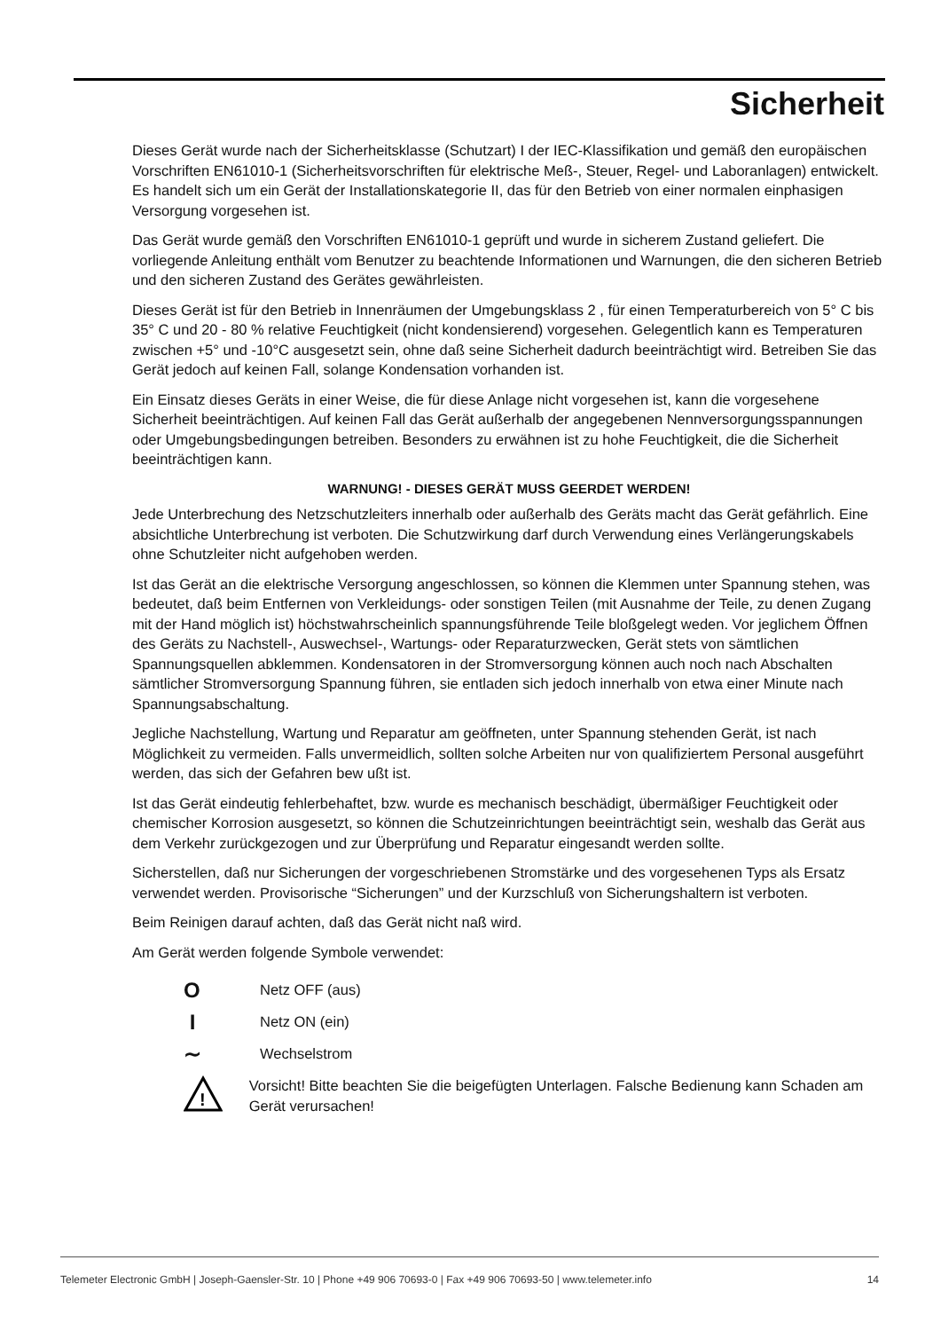Sicherheit
Dieses Gerät wurde nach der Sicherheitsklasse (Schutzart) I der IEC-Klassifikation und gemäß den europäischen Vorschriften EN61010-1 (Sicherheitsvorschriften für elektrische Meß-, Steuer, Regel- und Laboranlagen) entwickelt. Es handelt sich um ein Gerät der Installationskategorie II, das für den Betrieb von einer normalen einphasigen Versorgung vorgesehen ist.
Das Gerät wurde gemäß den Vorschriften EN61010-1 geprüft und wurde in sicherem Zustand geliefert. Die vorliegende Anleitung enthält vom Benutzer zu beachtende Informationen und Warnungen, die den sicheren Betrieb und den sicheren Zustand des Gerätes gewährleisten.
Dieses Gerät ist für den Betrieb in Innenräumen der Umgebungsklass 2 , für einen Temperaturbereich von 5° C bis 35° C und 20 - 80 % relative Feuchtigkeit (nicht kondensierend) vorgesehen. Gelegentlich kann es Temperaturen zwischen +5° und -10°C ausgesetzt sein, ohne daß seine Sicherheit dadurch beeinträchtigt wird. Betreiben Sie das Gerät jedoch auf keinen Fall, solange Kondensation vorhanden ist.
Ein Einsatz dieses Geräts in einer Weise, die für diese Anlage nicht vorgesehen ist, kann die vorgesehene Sicherheit beeinträchtigen. Auf keinen Fall das Gerät außerhalb der angegebenen Nennversorgungsspannungen oder Umgebungsbedingungen betreiben. Besonders zu erwähnen ist zu hohe Feuchtigkeit, die die Sicherheit beeinträchtigen kann.
WARNUNG! - DIESES GERÄT MUSS GEERDET WERDEN!
Jede Unterbrechung des Netzschutzleiters innerhalb oder außerhalb des Geräts macht das Gerät gefährlich. Eine absichtliche Unterbrechung ist verboten. Die Schutzwirkung darf durch Verwendung eines Verlängerungskabels ohne Schutzleiter nicht aufgehoben werden.
Ist das Gerät an die elektrische Versorgung angeschlossen, so können die Klemmen unter Spannung stehen, was bedeutet, daß beim Entfernen von Verkleidungs- oder sonstigen Teilen (mit Ausnahme der Teile, zu denen Zugang mit der Hand möglich ist) höchstwahrscheinlich spannungsführende Teile bloßgelegt weden. Vor jeglichem Öffnen des Geräts zu Nachstell-, Auswechsel-, Wartungs- oder Reparaturzwecken, Gerät stets von sämtlichen Spannungsquellen abklemmen. Kondensatoren in der Stromversorgung können auch noch nach Abschalten sämtlicher Stromversorgung Spannung führen, sie entladen sich jedoch innerhalb von etwa einer Minute nach Spannungsabschaltung.
Jegliche Nachstellung, Wartung und Reparatur am geöffneten, unter Spannung stehenden Gerät, ist nach Möglichkeit zu vermeiden. Falls unvermeidlich, sollten solche Arbeiten nur von qualifiziertem Personal ausgeführt werden, das sich der Gefahren bew ußt ist.
Ist das Gerät eindeutig fehlerbehaftet, bzw. wurde es mechanisch beschädigt, übermäßiger Feuchtigkeit oder chemischer Korrosion ausgesetzt, so können die Schutzeinrichtungen beeinträchtigt sein, weshalb das Gerät aus dem Verkehr zurückgezogen und zur Überprüfung und Reparatur eingesandt werden sollte.
Sicherstellen, daß nur Sicherungen der vorgeschriebenen Stromstärke und des vorgesehenen Typs als Ersatz verwendet werden. Provisorische “Sicherungen” und der Kurzschluß von Sicherungshaltern ist verboten.
Beim Reinigen darauf achten, daß das Gerät nicht naß wird.
Am Gerät werden folgende Symbole verwendet:
O
Netz OFF (aus)
I
Netz ON (ein)
∼
Wechselstrom
!
Vorsicht! Bitte beachten Sie die beigefügten Unterlagen. Falsche Bedienung kann Schaden am Gerät verursachen!
Telemeter Electronic GmbH | Joseph-Gaensler-Str. 10 | Phone +49 906 70693-0 | Fax +49 906 70693-50 | www.telemeter.info 14